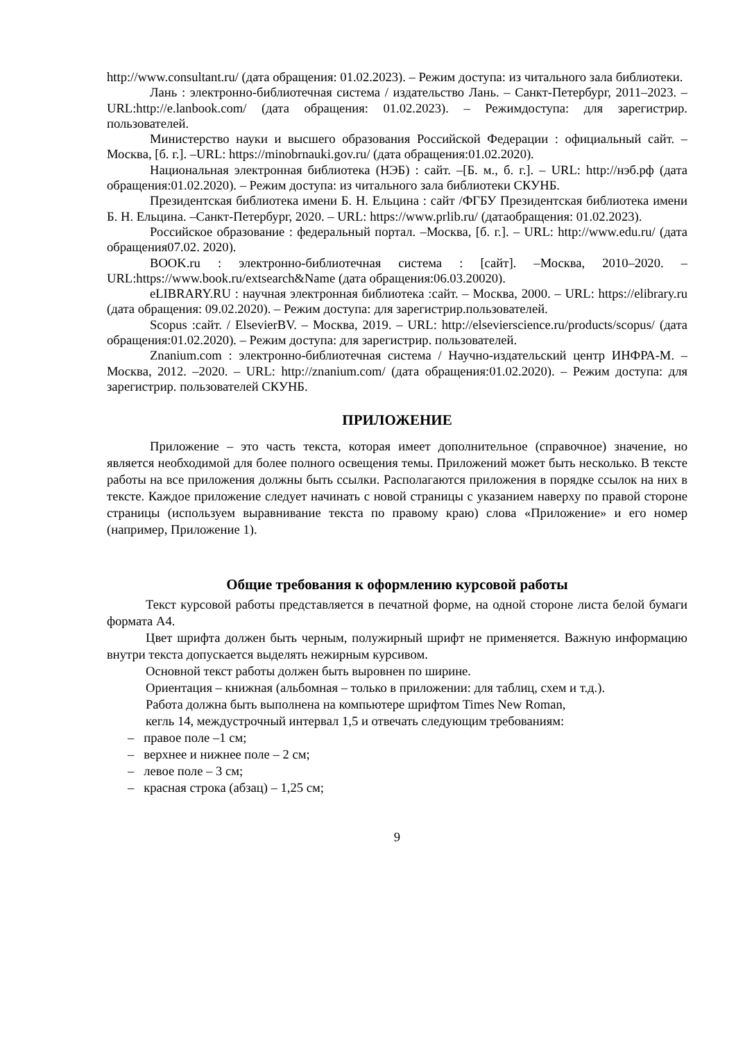http://www.consultant.ru/ (дата обращения: 01.02.2023). – Режим доступа: из читального зала библиотеки.
Лань : электронно-библиотечная система / издательство Лань. – Санкт-Петербург, 2011–2023. – URL:http://e.lanbook.com/ (дата обращения: 01.02.2023). – Режимдоступа: для зарегистрир. пользователей.
Министерство науки и высшего образования Российской Федерации : официальный сайт. – Москва, [б. г.]. –URL: https://minobrnauki.gov.ru/ (дата обращения:01.02.2020).
Национальная электронная библиотека (НЭБ) : сайт. –[Б. м., б. г.]. – URL: http://нэб.рф (дата обращения:01.02.2020). – Режим доступа: из читального зала библиотеки СКУНБ.
Президентская библиотека имени Б. Н. Ельцина : сайт /ФГБУ Президентская библиотека имени Б. Н. Ельцина. –Санкт-Петербург, 2020. – URL: https://www.prlib.ru/ (датаобращения: 01.02.2023).
Российское образование : федеральный портал. –Москва, [б. г.]. – URL: http://www.edu.ru/ (дата обращения07.02. 2020).
BOOK.ru : электронно-библиотечная система : [сайт]. –Москва, 2010–2020. – URL:https://www.book.ru/extsearch&Name (дата обращения:06.03.20020).
eLIBRARY.RU : научная электронная библиотека :сайт. – Москва, 2000. – URL: https://elibrary.ru (дата обращения: 09.02.2020). – Режим доступа: для зарегистрир.пользователей.
Scopus :сайт. / ElsevierBV. – Москва, 2019. – URL: http://elsevierscience.ru/products/scopus/ (дата обращения:01.02.2020). – Режим доступа: для зарегистрир. пользователей.
Znanium.com : электронно-библиотечная система / Научно-издательский центр ИНФРА-М. – Москва, 2012. –2020. – URL: http://znanium.com/ (дата обращения:01.02.2020). – Режим доступа: для зарегистрир. пользователей СКУНБ.
ПРИЛОЖЕНИЕ
Приложение – это часть текста, которая имеет дополнительное (справочное) значение, но является необходимой для более полного освещения темы. Приложений может быть несколько. В тексте работы на все приложения должны быть ссылки. Располагаются приложения в порядке ссылок на них в тексте. Каждое приложение следует начинать с новой страницы с указанием наверху по правой стороне страницы (используем выравнивание текста по правому краю) слова «Приложение» и его номер (например, Приложение 1).
Общие требования к оформлению курсовой работы
Текст курсовой работы представляется в печатной форме, на одной стороне листа белой бумаги формата А4.
Цвет шрифта должен быть черным, полужирный шрифт не применяется. Важную информацию внутри текста допускается выделять нежирным курсивом.
Основной текст работы должен быть выровнен по ширине.
Ориентация – книжная (альбомная – только в приложении: для таблиц, схем и т.д.).
Работа должна быть выполнена на компьютере шрифтом Times New Roman,
кегль 14, междустрочный интервал 1,5 и отвечать следующим требованиям:
– правое поле –1 см;
– верхнее и нижнее поле – 2 см;
– левое поле – 3 см;
– красная строка (абзац) – 1,25 см;
9